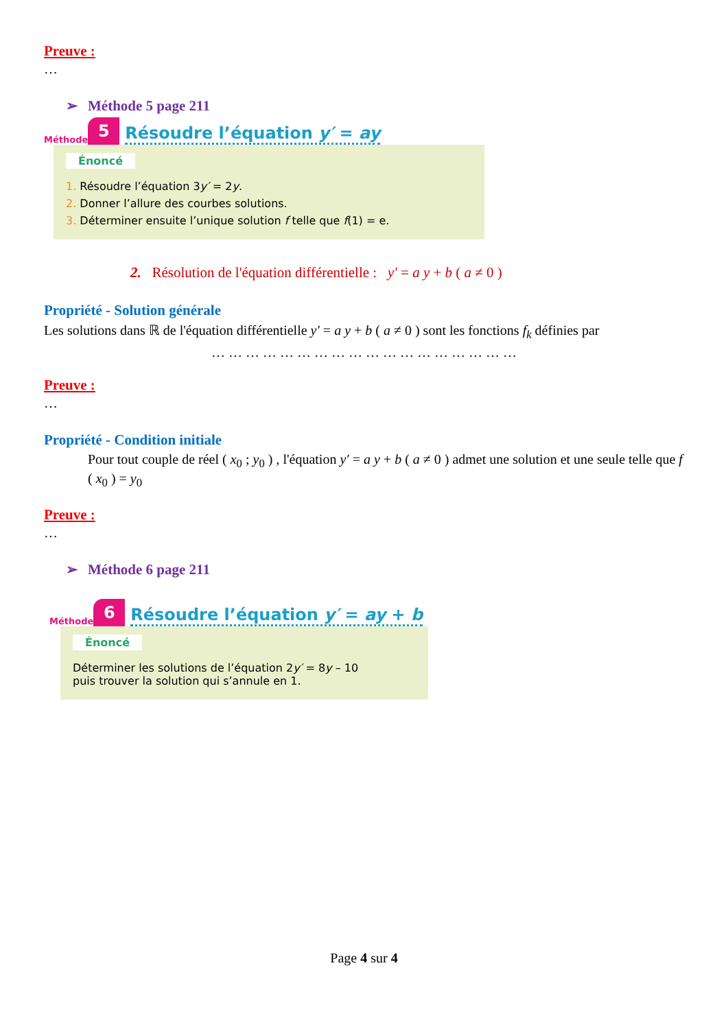Preuve :
…
➢ Méthode 5 page 211
Méthode
5
Résoudre l’équation y′ = ay
Énoncé
1. Résoudre l’équation 3y′ = 2y.
2. Donner l’allure des courbes solutions.
3. Déterminer ensuite l’unique solution f telle que f(1) = e.
2. Résolution de l'équation différentielle : y′ = a y + b ( a ≠ 0 )
Propriété - Solution générale
Les solutions dans ℝ de l'équation différentielle y′ = a y + b ( a ≠ 0 ) sont les fonctions f<sub>k</sub> définies par
… … … … … … … … … … … … … … … … … …
Preuve :
…
Propriété - Condition initiale
Pour tout couple de réel ( x<sub>0</sub> ; y<sub>0</sub> ) , l'équation y′ = a y + b ( a ≠ 0 ) admet une solution et une seule telle que f ( x<sub>0</sub> ) = y<sub>0</sub>
Preuve :
…
➢ Méthode 6 page 211
Méthode
6
Résoudre l’équation y′ = ay + b
Énoncé
Déterminer les solutions de l’équation 2y′ = 8y – 10
puis trouver la solution qui s’annule en 1.
Page 4 sur 4